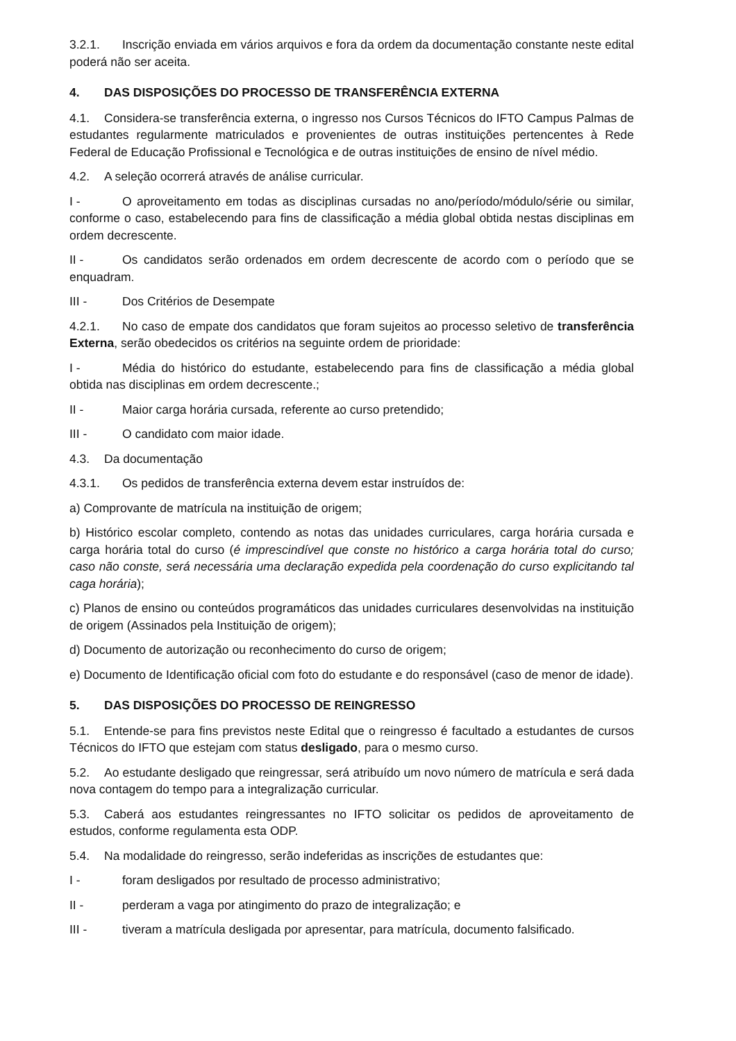3.2.1. Inscrição enviada em vários arquivos e fora da ordem da documentação constante neste edital poderá não ser aceita.
4. DAS DISPOSIÇÕES DO PROCESSO DE TRANSFERÊNCIA EXTERNA
4.1. Considera-se transferência externa, o ingresso nos Cursos Técnicos do IFTO Campus Palmas de estudantes regularmente matriculados e provenientes de outras instituições pertencentes à Rede Federal de Educação Profissional e Tecnológica e de outras instituições de ensino de nível médio.
4.2. A seleção ocorrerá através de análise curricular.
I - O aproveitamento em todas as disciplinas cursadas no ano/período/módulo/série ou similar, conforme o caso, estabelecendo para fins de classificação a média global obtida nestas disciplinas em ordem decrescente.
II - Os candidatos serão ordenados em ordem decrescente de acordo com o período que se enquadram.
III - Dos Critérios de Desempate
4.2.1. No caso de empate dos candidatos que foram sujeitos ao processo seletivo de transferência Externa, serão obedecidos os critérios na seguinte ordem de prioridade:
I - Média do histórico do estudante, estabelecendo para fins de classificação a média global obtida nas disciplinas em ordem decrescente.;
II - Maior carga horária cursada, referente ao curso pretendido;
III - O candidato com maior idade.
4.3. Da documentação
4.3.1. Os pedidos de transferência externa devem estar instruídos de:
a) Comprovante de matrícula na instituição de origem;
b) Histórico escolar completo, contendo as notas das unidades curriculares, carga horária cursada e carga horária total do curso (é imprescindível que conste no histórico a carga horária total do curso; caso não conste, será necessária uma declaração expedida pela coordenação do curso explicitando tal caga horária);
c) Planos de ensino ou conteúdos programáticos das unidades curriculares desenvolvidas na instituição de origem (Assinados pela Instituição de origem);
d) Documento de autorização ou reconhecimento do curso de origem;
e) Documento de Identificação oficial com foto do estudante e do responsável (caso de menor de idade).
5. DAS DISPOSIÇÕES DO PROCESSO DE REINGRESSO
5.1. Entende-se para fins previstos neste Edital que o reingresso é facultado a estudantes de cursos Técnicos do IFTO que estejam com status desligado, para o mesmo curso.
5.2. Ao estudante desligado que reingressar, será atribuído um novo número de matrícula e será dada nova contagem do tempo para a integralização curricular.
5.3. Caberá aos estudantes reingressantes no IFTO solicitar os pedidos de aproveitamento de estudos, conforme regulamenta esta ODP.
5.4. Na modalidade do reingresso, serão indeferidas as inscrições de estudantes que:
I - foram desligados por resultado de processo administrativo;
II - perderam a vaga por atingimento do prazo de integralização; e
III - tiveram a matrícula desligada por apresentar, para matrícula, documento falsificado.